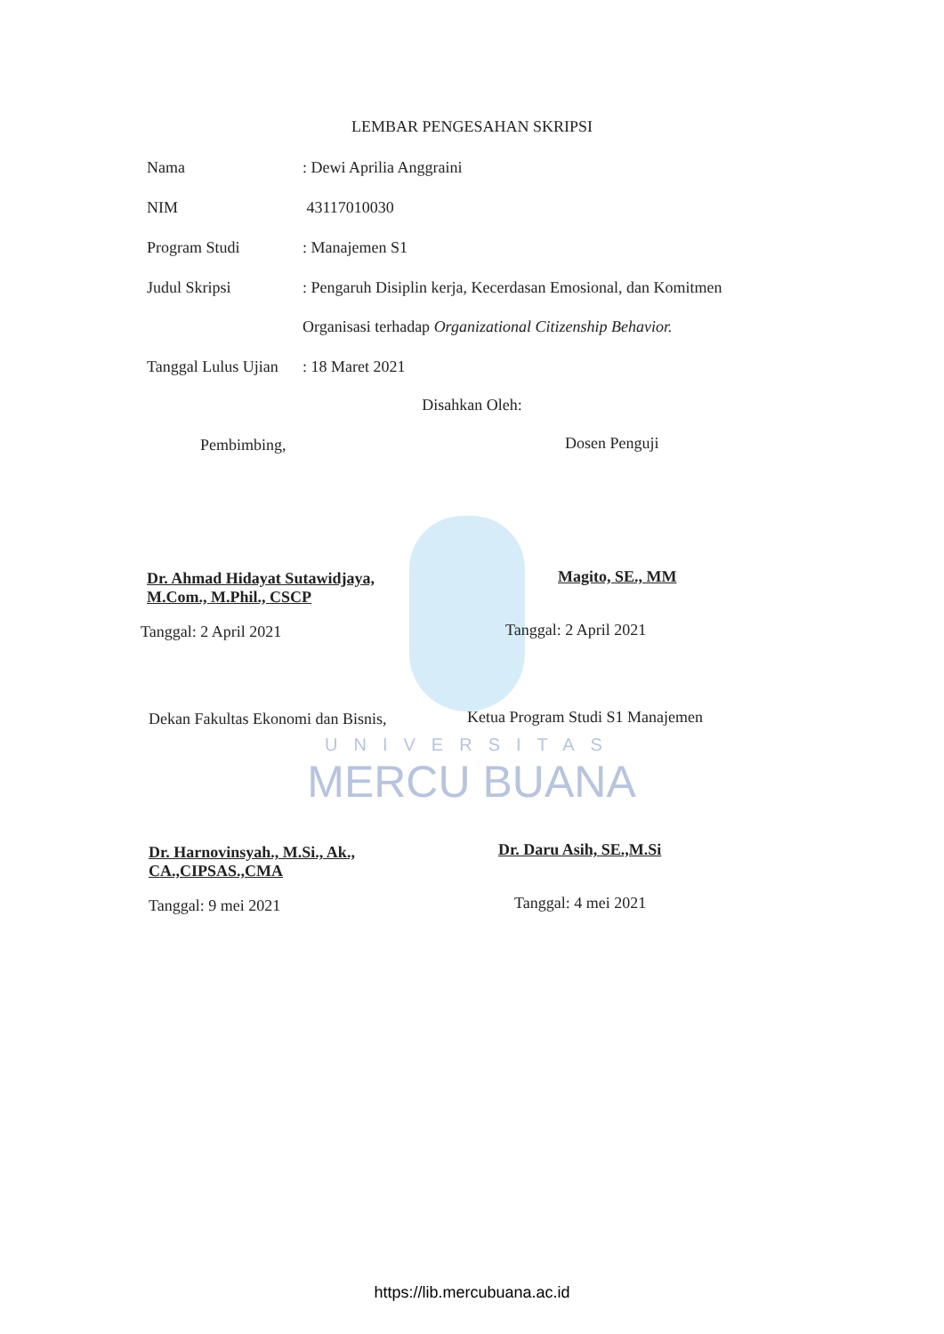UNIVERSITAS
MERCU BUANA
LEMBAR PENGESAHAN SKRIPSI
Nama: Dewi Aprilia Anggraini
NIM 43117010030
Program Studi: Manajemen S1
Judul Skripsi: Pengaruh Disiplin kerja, Kecerdasan Emosional, dan Komitmen
Organisasi terhadap Organizational Citizenship Behavior.
Tanggal Lulus Ujian: 18 Maret 2021
Disahkan Oleh:
Pembimbing, Dosen Penguji
Dr. Ahmad Hidayat Sutawidjaya,
M.Com., M.Phil., CSCP
Magito, SE., MM
Tanggal: 2 April 2021 Tanggal: 2 April 2021
Dekan Fakultas Ekonomi dan Bisnis,
Ketua Program Studi S1 Manajemen
Dr. Harnovinsyah., M.Si., Ak.,
CA.,CIPSAS.,CMA
Dr. Daru Asih, SE.,M.Si
Tanggal: 9 mei 2021 Tanggal: 4 mei 2021
https://lib.mercubuana.ac.id